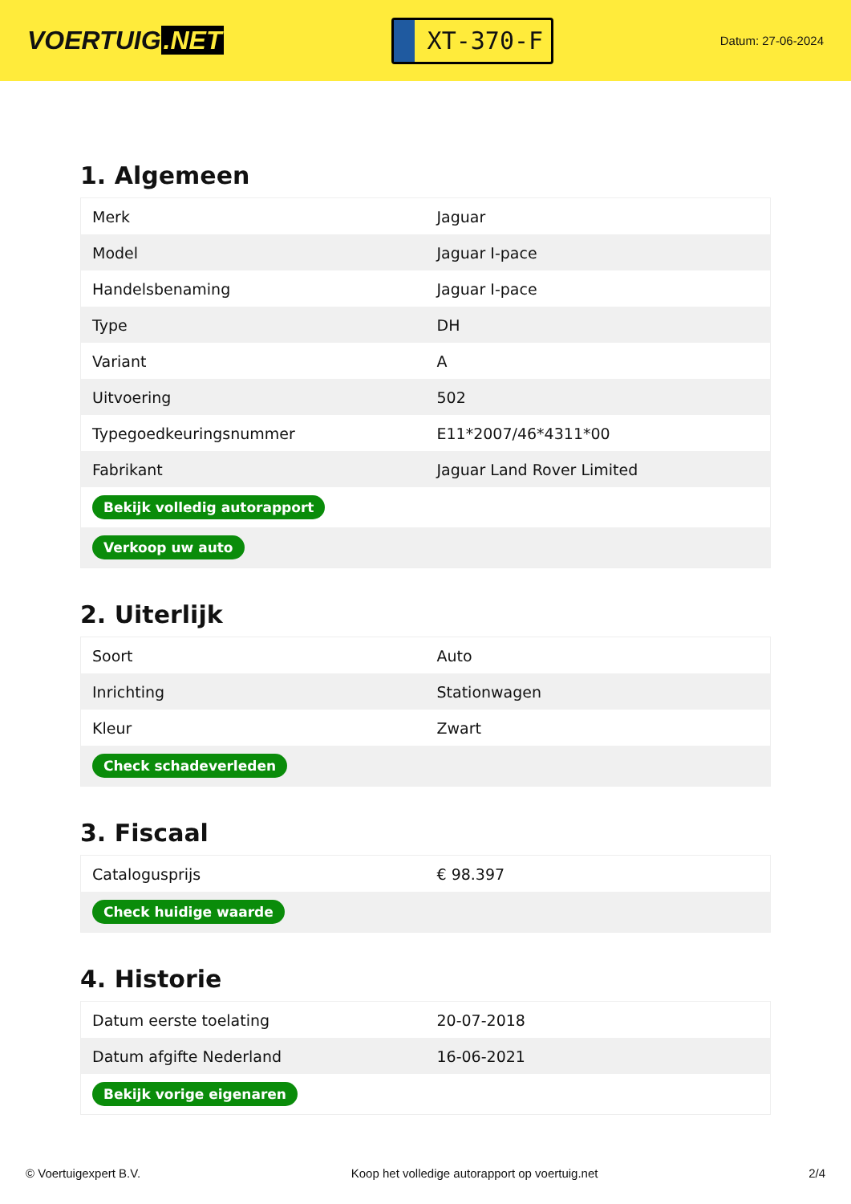VOERTUIG.NET
XT-370-F
Datum: 27-06-2024
1. Algemeen
| Merk | Jaguar |
| Model | Jaguar I-pace |
| Handelsbenaming | Jaguar I-pace |
| Type | DH |
| Variant | A |
| Uitvoering | 502 |
| Typegoedkeuringsnummer | E11*2007/46*4311*00 |
| Fabrikant | Jaguar Land Rover Limited |
| Bekijk volledig autorapport | |
| Verkoop uw auto | |
2. Uiterlijk
| Soort | Auto |
| Inrichting | Stationwagen |
| Kleur | Zwart |
| Check schadeverleden | |
3. Fiscaal
| Catalogusprijs | € 98.397 |
| Check huidige waarde | |
4. Historie
| Datum eerste toelating | 20-07-2018 |
| Datum afgifte Nederland | 16-06-2021 |
| Bekijk vorige eigenaren | |
© Voertuigexpert B.V. Koop het volledige autorapport op voertuig.net 2/4